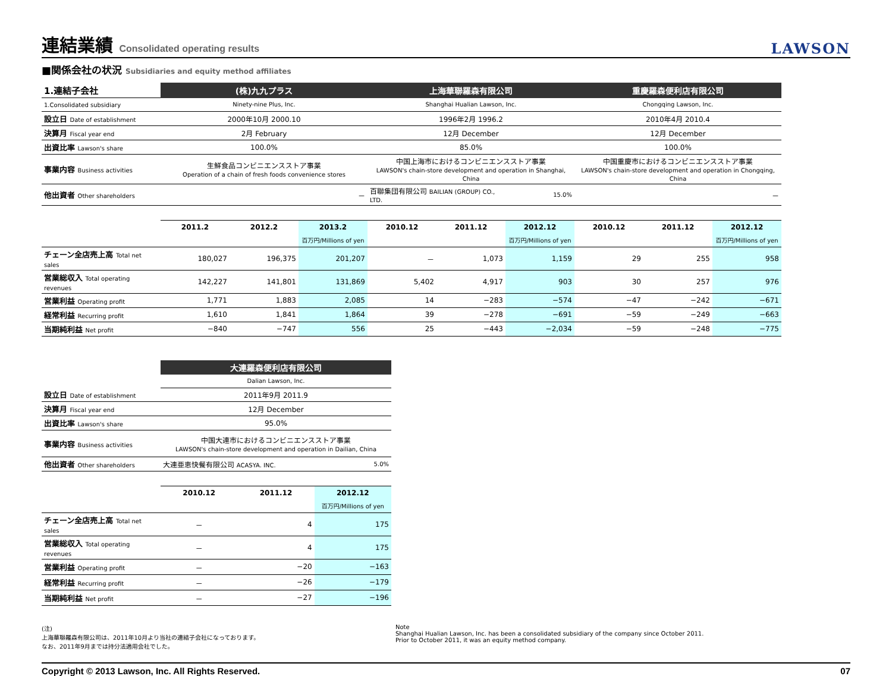連結業績 Consolidated operating results LAWSON
■関係会社の状況 Subsidiaries and equity method affiliates
| 1.連結子会社 | (株)九九プラス | | | 上海華聯羅森有限公司 | | | 重慶羅森便利店有限公司 | | |
| 1.Consolidated subsidiary | Ninety-nine Plus, Inc. | | | Shanghai Hualian Lawson, Inc. | | | Chongqing Lawson, Inc. | | |
| 設立日 Date of establishment | 2000年10月 2000.10 | | | 1996年2月 1996.2 | | | 2010年4月 2010.4 | | |
| 決算月 Fiscal year end | 2月 February | | | 12月 December | | | 12月 December | | |
| 出資比率 Lawson's share | 100.0% | | | 85.0% | | | 100.0% | | |
| 事業内容 Business activities | 生鮮食品コンビニエンスストア事業 Operation of a chain of fresh foods convenience stores | | | 中国上海市におけるコンビニエンスストア事業 LAWSON's chain-store development and operation in Shanghai, China | | | 中国重慶市におけるコンビニエンスストア事業 LAWSON's chain-store development and operation in Chongqing, China | | |
| 他出資者 Other shareholders | － | | | 百聯集団有限公司 BAILIAN (GROUP) CO., LTD. | | 15.0% | － | | |
| | 2011.2 | 2012.2 | 2013.2 | 2010.12 | 2011.12 | 2012.12 | 2010.12 | 2011.12 | 2012.12 |
| | | | 百万円/Millions of yen | | | 百万円/Millions of yen | | | 百万円/Millions of yen |
| チェーン全店売上高 Total net sales | 180,027 | 196,375 | 201,207 | － | 1,073 | 1,159 | 29 | 255 | 958 |
| 営業総収入 Total operating revenues | 142,227 | 141,801 | 131,869 | 5,402 | 4,917 | 903 | 30 | 257 | 976 |
| 営業利益 Operating profit | 1,771 | 1,883 | 2,085 | 14 | −283 | −574 | −47 | −242 | −671 |
| 経常利益 Recurring profit | 1,610 | 1,841 | 1,864 | 39 | −278 | −691 | −59 | −249 | −663 |
| 当期純利益 Net profit | −840 | −747 | 556 | 25 | −443 | −2,034 | −59 | −248 | −775 |
| | 大連羅森便利店有限公司 | | |
| | Dalian Lawson, Inc. | | |
| 設立日 Date of establishment | 2011年9月 2011.9 | | |
| 決算月 Fiscal year end | 12月 December | | |
| 出資比率 Lawson's share | 95.0% | | |
| 事業内容 Business activities | 中国大連市におけるコンビニエンスストア事業 LAWSON's chain-store development and operation in Dailian, China | | |
| 他出資者 Other shareholders | 大連亜恵快餐有限公司 ACASYA. INC. | | 5.0% |
| | 2010.12 | 2011.12 | 2012.12 |
| | | | 百万円/Millions of yen |
| チェーン全店売上高 Total net sales | － | 4 | 175 |
| 営業総収入 Total operating revenues | － | 4 | 175 |
| 営業利益 Operating profit | － | −20 | −163 |
| 経常利益 Recurring profit | － | −26 | −179 |
| 当期純利益 Net profit | － | −27 | −196 |
(注)
上海華聯羅森有限公司は、2011年10月より当社の連結子会社になっております。
なお、2011年9月までは持分法適用会社でした。
Note
Shanghai Hualian Lawson, Inc. has been a consolidated subsidiary of the company since October 2011.
Prior to October 2011, it was an equity method company.
Copyright © 2013 Lawson, Inc. All Rights Reserved. 07